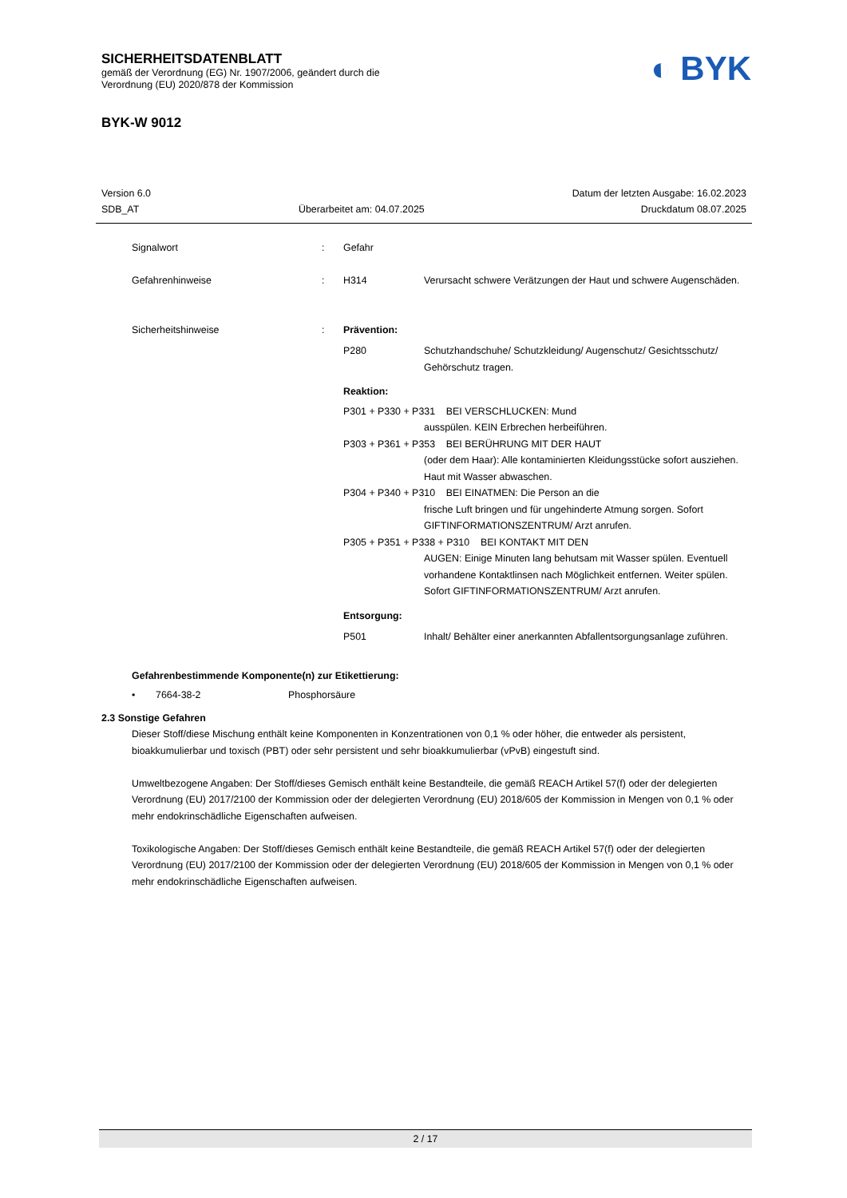SICHERHEITSDATENBLATT
gemäß der Verordnung (EG) Nr. 1907/2006, geändert durch die
Verordnung (EU) 2020/878 der Kommission
BYK-W 9012
◐ BYK
Version 6.0
SDB_AT
Überarbeitet am: 04.07.2025 Datum der letzten Ausgabe: 16.02.2023
Druckdatum 08.07.2025
Signalwort : Gefahr
Gefahrenhinweise : H314 Verursacht schwere Verätzungen der Haut und schwere Augenschäden.
Sicherheitshinweise : Prävention:
P280 Schutzhandschuhe/ Schutzkleidung/ Augenschutz/ Gesichtsschutz/ Gehörschutz tragen.
Reaktion:
P301 + P330 + P331 BEI VERSCHLUCKEN: Mund
ausspülen. KEIN Erbrechen herbeiführen.
P303 + P361 + P353 BEI BERÜHRUNG MIT DER HAUT
(oder dem Haar): Alle kontaminierten Kleidungsstücke sofort ausziehen. Haut mit Wasser abwaschen.
P304 + P340 + P310 BEI EINATMEN: Die Person an die
frische Luft bringen und für ungehinderte Atmung sorgen. Sofort GIFTINFORMATIONSZENTRUM/ Arzt anrufen.
P305 + P351 + P338 + P310 BEI KONTAKT MIT DEN
AUGEN: Einige Minuten lang behutsam mit Wasser spülen. Eventuell vorhandene Kontaktlinsen nach Möglichkeit entfernen. Weiter spülen. Sofort GIFTINFORMATIONSZENTRUM/ Arzt anrufen.
Entsorgung:
P501 Inhalt/ Behälter einer anerkannten Abfallentsorgungsanlage zuführen.
Gefahrenbestimmende Komponente(n) zur Etikettierung:
• 7664-38-2 Phosphorsäure
2.3 Sonstige Gefahren
Dieser Stoff/diese Mischung enthält keine Komponenten in Konzentrationen von 0,1 % oder höher, die entweder als persistent, bioakkumulierbar und toxisch (PBT) oder sehr persistent und sehr bioakkumulierbar (vPvB) eingestuft sind.
Umweltbezogene Angaben: Der Stoff/dieses Gemisch enthält keine Bestandteile, die gemäß REACH Artikel 57(f) oder der delegierten Verordnung (EU) 2017/2100 der Kommission oder der delegierten Verordnung (EU) 2018/605 der Kommission in Mengen von 0,1 % oder mehr endokrinschädliche Eigenschaften aufweisen.
Toxikologische Angaben: Der Stoff/dieses Gemisch enthält keine Bestandteile, die gemäß REACH Artikel 57(f) oder der delegierten Verordnung (EU) 2017/2100 der Kommission oder der delegierten Verordnung (EU) 2018/605 der Kommission in Mengen von 0,1 % oder mehr endokrinschädliche Eigenschaften aufweisen.
2 / 17